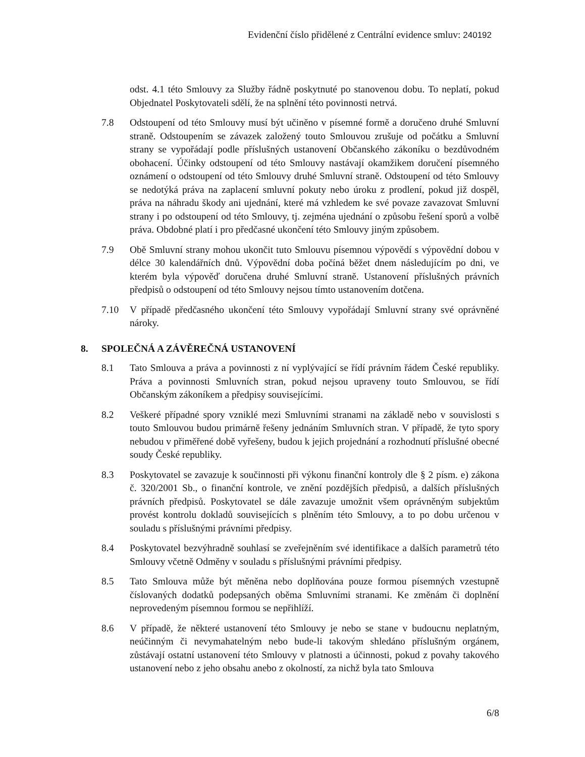Evidenční číslo přidělené z Centrální evidence smluv: 240192
odst. 4.1 této Smlouvy za Služby řádně poskytnuté po stanovenou dobu. To neplatí, pokud Objednatel Poskytovateli sdělí, že na splnění této povinnosti netrvá.
7.8 Odstoupení od této Smlouvy musí být učiněno v písemné formě a doručeno druhé Smluvní straně. Odstoupením se závazek založený touto Smlouvou zrušuje od počátku a Smluvní strany se vypořádají podle příslušných ustanovení Občanského zákoníku o bezdůvodném obohacení. Účinky odstoupení od této Smlouvy nastávají okamžikem doručení písemného oznámení o odstoupení od této Smlouvy druhé Smluvní straně. Odstoupení od této Smlouvy se nedotýká práva na zaplacení smluvní pokuty nebo úroku z prodlení, pokud již dospěl, práva na náhradu škody ani ujednání, které má vzhledem ke své povaze zavazovat Smluvní strany i po odstoupení od této Smlouvy, tj. zejména ujednání o způsobu řešení sporů a volbě práva. Obdobné platí i pro předčasné ukončení této Smlouvy jiným způsobem.
7.9 Obě Smluvní strany mohou ukončit tuto Smlouvu písemnou výpovědí s výpovědní dobou v délce 30 kalendářních dnů. Výpovědní doba počíná běžet dnem následujícím po dni, ve kterém byla výpověď doručena druhé Smluvní straně. Ustanovení příslušných právních předpisů o odstoupení od této Smlouvy nejsou tímto ustanovením dotčena.
7.10 V případě předčasného ukončení této Smlouvy vypořádají Smluvní strany své oprávněné nároky.
8. SPOLEČNÁ A ZÁVĚREČNÁ USTANOVENÍ
8.1 Tato Smlouva a práva a povinnosti z ní vyplývající se řídí právním řádem České republiky. Práva a povinnosti Smluvních stran, pokud nejsou upraveny touto Smlouvou, se řídí Občanským zákoníkem a předpisy souvisejícími.
8.2 Veškeré případné spory vzniklé mezi Smluvními stranami na základě nebo v souvislosti s touto Smlouvou budou primárně řešeny jednáním Smluvních stran. V případě, že tyto spory nebudou v přiměřené době vyřešeny, budou k jejich projednání a rozhodnutí příslušné obecné soudy České republiky.
8.3 Poskytovatel se zavazuje k součinnosti při výkonu finanční kontroly dle § 2 písm. e) zákona č. 320/2001 Sb., o finanční kontrole, ve znění pozdějších předpisů, a dalších příslušných právních předpisů. Poskytovatel se dále zavazuje umožnit všem oprávněným subjektům provést kontrolu dokladů souvisejících s plněním této Smlouvy, a to po dobu určenou v souladu s příslušnými právními předpisy.
8.4 Poskytovatel bezvýhradně souhlasí se zveřejněním své identifikace a dalších parametrů této Smlouvy včetně Odměny v souladu s příslušnými právními předpisy.
8.5 Tato Smlouva může být měněna nebo doplňována pouze formou písemných vzestupně číslovaných dodatků podepsaných oběma Smluvními stranami. Ke změnám či doplnění neprovedeným písemnou formou se nepřihlíží.
8.6 V případě, že některé ustanovení této Smlouvy je nebo se stane v budoucnu neplatným, neúčinným či nevymahatelným nebo bude-li takovým shledáno příslušným orgánem, zůstávají ostatní ustanovení této Smlouvy v platnosti a účinnosti, pokud z povahy takového ustanovení nebo z jeho obsahu anebo z okolností, za nichž byla tato Smlouva
6/8